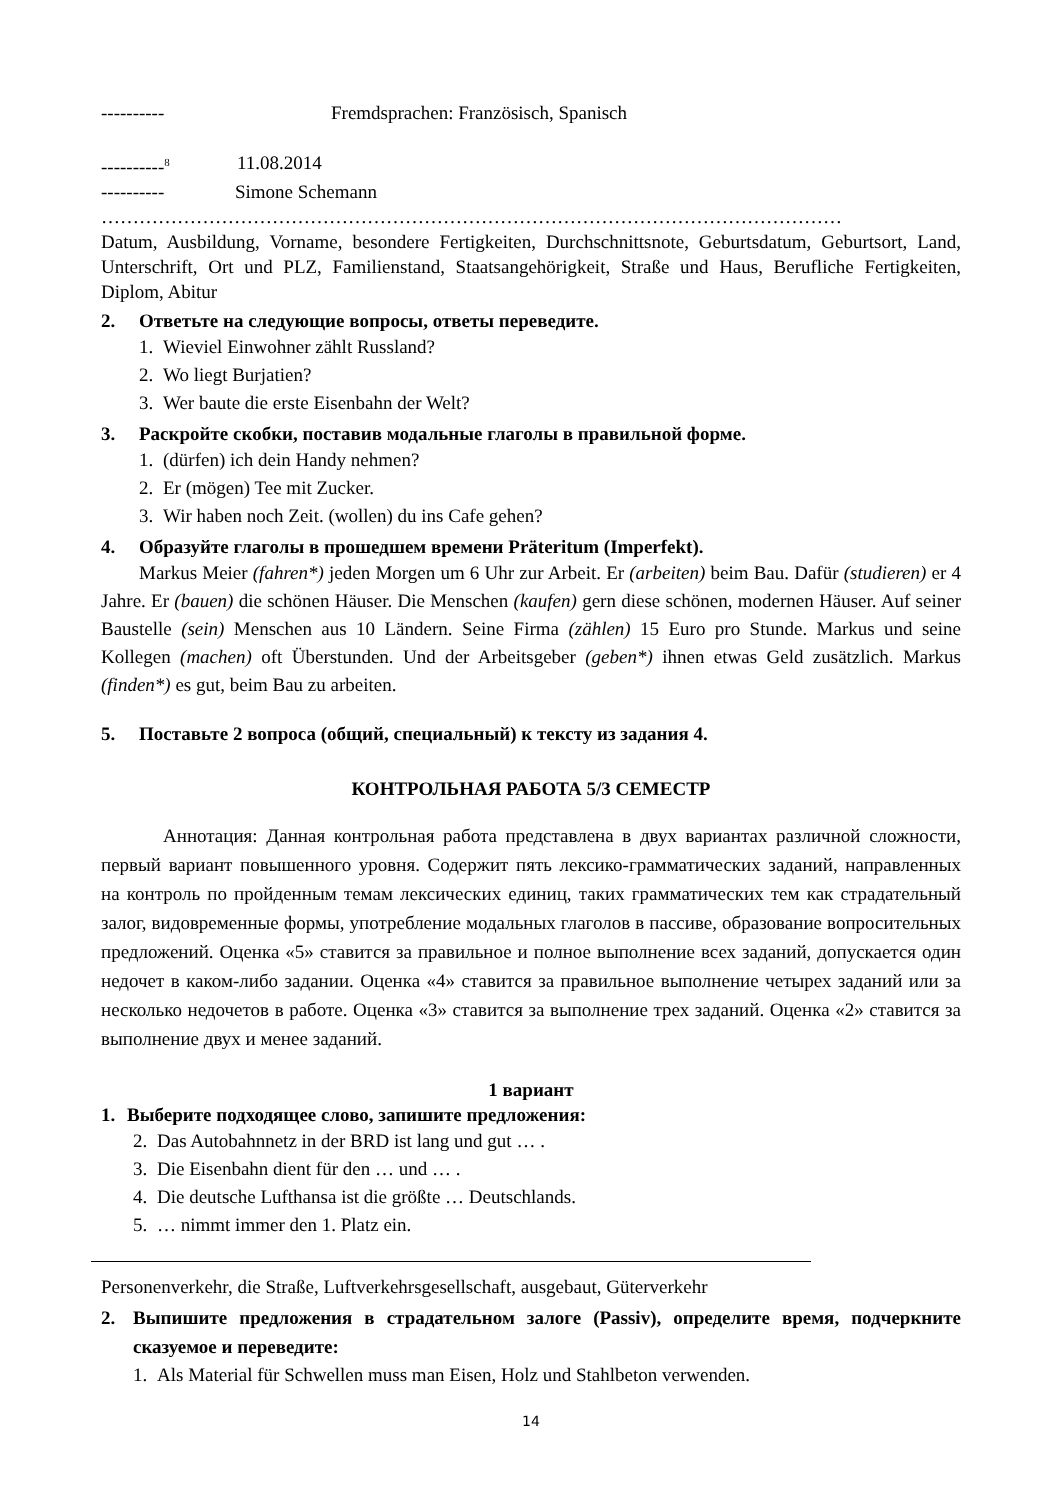---------- Fremdsprachen: Französisch, Spanisch
----------<sup>8</sup> 11.08.2014
---------- Simone Schemann
………………………………………………………………………………………………………
Datum, Ausbildung, Vorname, besondere Fertigkeiten, Durchschnittsnote, Geburtsdatum, Geburtsort, Land, Unterschrift, Ort und PLZ, Familienstand, Staatsangehörigkeit, Straße und Haus, Berufliche Fertigkeiten, Diplom, Abitur
2. Ответьте на следующие вопросы, ответы переведите.
1. Wieviel Einwohner zählt Russland?
2. Wo liegt Burjatien?
3. Wer baute die erste Eisenbahn der Welt?
3. Раскройте скобки, поставив модальные глаголы в правильной форме.
1. (dürfen) ich dein Handy nehmen?
2. Er (mögen) Tee mit Zucker.
3. Wir haben noch Zeit. (wollen) du ins Cafe gehen?
4. Образуйте глаголы в прошедшем времени Präteritum (Imperfekt).
Markus Meier (fahren*) jeden Morgen um 6 Uhr zur Arbeit. Er (arbeiten) beim Bau. Dafür (studieren) er 4 Jahre. Er (bauen) die schönen Häuser. Die Menschen (kaufen) gern diese schönen, modernen Häuser. Auf seiner Baustelle (sein) Menschen aus 10 Ländern. Seine Firma (zählen) 15 Euro pro Stunde. Markus und seine Kollegen (machen) oft Überstunden. Und der Arbeitsgeber (geben*) ihnen etwas Geld zusätzlich. Markus (finden*) es gut, beim Bau zu arbeiten.
5. Поставьте 2 вопроса (общий, специальный) к тексту из задания 4.
КОНТРОЛЬНАЯ РАБОТА 5/3 СЕМЕСТР
Аннотация: Данная контрольная работа представлена в двух вариантах различной сложности, первый вариант повышенного уровня. Содержит пять лексико-грамматических заданий, направленных на контроль по пройденным темам лексических единиц, таких грамматических тем как страдательный залог, видовременные формы, употребление модальных глаголов в пассиве, образование вопросительных предложений. Оценка «5» ставится за правильное и полное выполнение всех заданий, допускается один недочет в каком-либо задании. Оценка «4» ставится за правильное выполнение четырех заданий или за несколько недочетов в работе. Оценка «3» ставится за выполнение трех заданий. Оценка «2» ставится за выполнение двух и менее заданий.
1 вариант
1. Выберите подходящее слово, запишите предложения:
2. Das Autobahnnetz in der BRD ist lang und gut … .
3. Die Eisenbahn dient für den … und … .
4. Die deutsche Lufthansa ist die größte … Deutschlands.
5. … nimmt immer den 1. Platz ein.
Personenverkehr, die Straße, Luftverkehrsgesellschaft, ausgebaut, Güterverkehr
2. Выпишите предложения в страдательном залоге (Passiv), определите время, подчеркните сказуемое и переведите:
1. Als Material für Schwellen muss man Eisen, Holz und Stahlbeton verwenden.
14